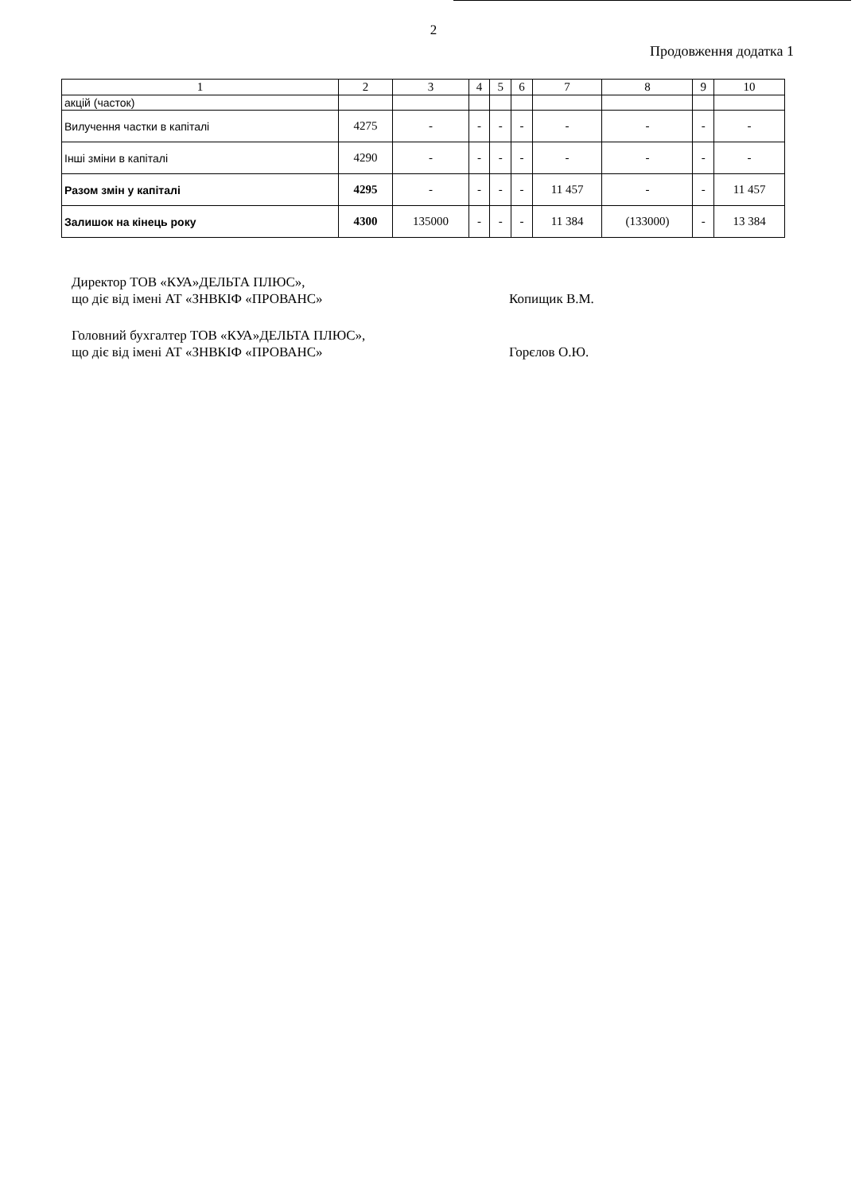2
Продовження додатка 1
| 1 | 2 | 3 | 4 | 5 | 6 | 7 | 8 | 9 | 10 |
| --- | --- | --- | --- | --- | --- | --- | --- | --- | --- |
| акцій (часток) | | | | | | | | | |
| Вилучення частки в капіталі | 4275 | - | - | - | - | - | - | - | - |
| Інші зміни в капіталі | 4290 | - | - | - | - | - | - | - | - |
| Разом змін у капіталі | 4295 | - | - | - | - | 11 457 | - | - | 11 457 |
| Залишок на кінець року | 4300 | 135000 | - | - | - | 11 384 | (133000) | - | 13 384 |
Директор ТОВ «КУА»ДЕЛЬТА ПЛЮС»,
що діє від імені АТ «ЗНВКІФ «ПРОВАНС»
Копищик В.М.
Головний бухгалтер ТОВ «КУА»ДЕЛЬТА ПЛЮС»,
що діє від імені АТ «ЗНВКІФ «ПРОВАНС»
Горєлов О.Ю.